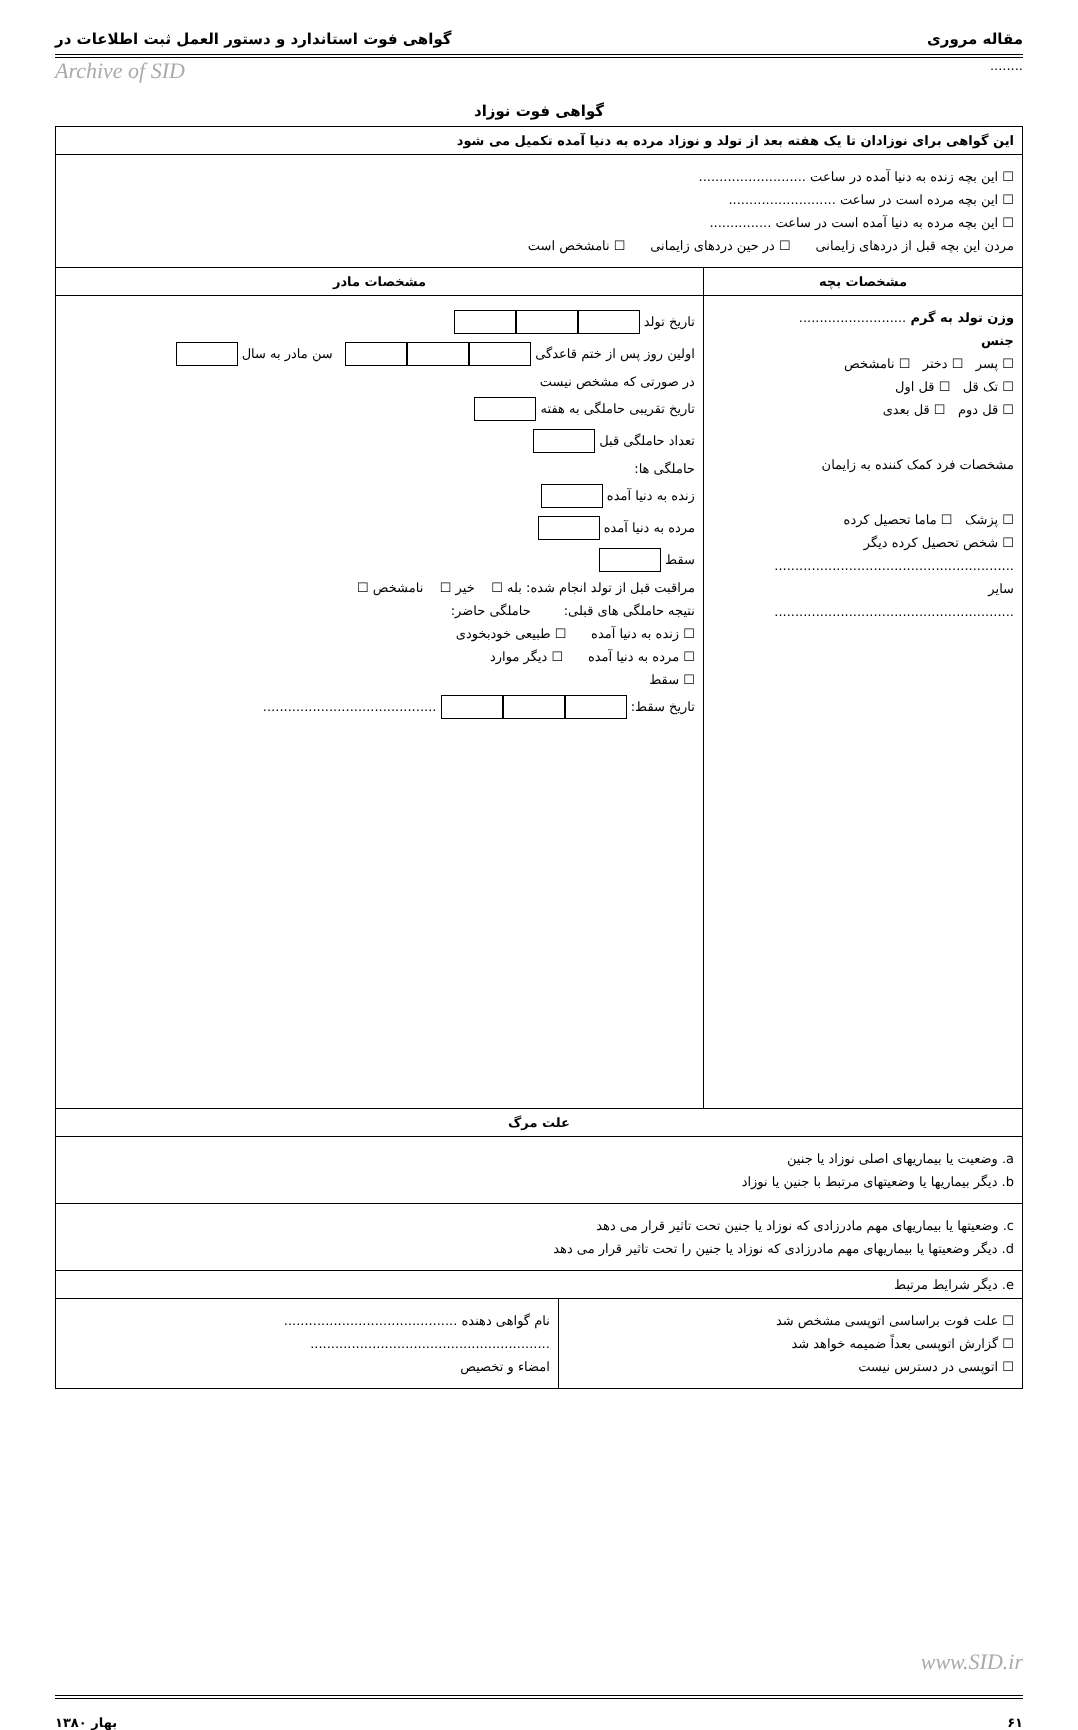مقاله مروری گواهی فوت استاندارد و دستور العمل ثبت اطلاعات در
........ Archive of SID
گواهی فوت نوزاد
| این گواهی برای نوزادان تا یک هفته بعد از تولد و نوزاد مرده به دنیا آمده تکمیل می شود | |
| ☐ این بچه زنده به دنیا آمده در ساعت .......................... ☐ این بچه مرده است در ساعت .......................... ☐ این بچه مرده به دنیا آمده است در ساعت ............... مردن این بچه قبل از دردهای زایمانی ☐ در حین دردهای زایمانی ☐ نامشخص است | |
| مشخصات بچه | مشخصات مادر |
| وزن تولد به گرم .......................... جنس ☐ پسر ☐ دختر ☐ نامشخص ☐ تک قل ☐ قل اول ☐ قل دوم ☐ قل بعدی مشخصات فرد کمک کننده به زایمان ☐ پزشک ☐ ماما تحصیل کرده ☐ شخص تحصیل کرده دیگر .......................................................... سایر .......................................................... | تاریخ تولد اولین روز پس از ختم قاعدگی سن مادر به سال در صورتی که مشخص نیست تاریخ تقریبی حاملگی به هفته تعداد حاملگی قبل حاملگی ها: زنده به دنیا آمده مرده به دنیا آمده سقط مراقبت قبل از تولد انجام شده: بله ☐ خیر ☐ نامشخص ☐ نتیجه حاملگی های قبلی: حاملگی حاضر: ☐ زنده به دنیا آمده ☐ طبیعی خودبخودی ☐ مرده به دنیا آمده ☐ دیگر موارد ☐ سقط تاریخ سقط: .......................................... |
| علت مرگ | |
| a. وضعیت یا بیماریهای اصلی نوزاد یا جنین b. دیگر بیماریها یا وضعیتهای مرتبط با جنین یا نوزاد | |
| c. وضعیتها یا بیماریهای مهم مادرزادی که نوزاد یا جنین تحت تاثیر قرار می دهد d. دیگر وضعیتها یا بیماریهای مهم مادرزادی که نوزاد یا جنین را تحت تاثیر قرار می دهد | |
| e. دیگر شرایط مرتبط | |
| / ☐ علت فوت براساسی اتوپسی مشخص شد ☐ گزارش اتوپسی بعداً ضمیمه خواهد شد ☐ اتوپسی در دسترس نیست / نام گواهی دهنده .......................................... .......................................................... امضاء و تخصیص / | |
www.SID.ir
۶۱ بهار ۱۳۸۰